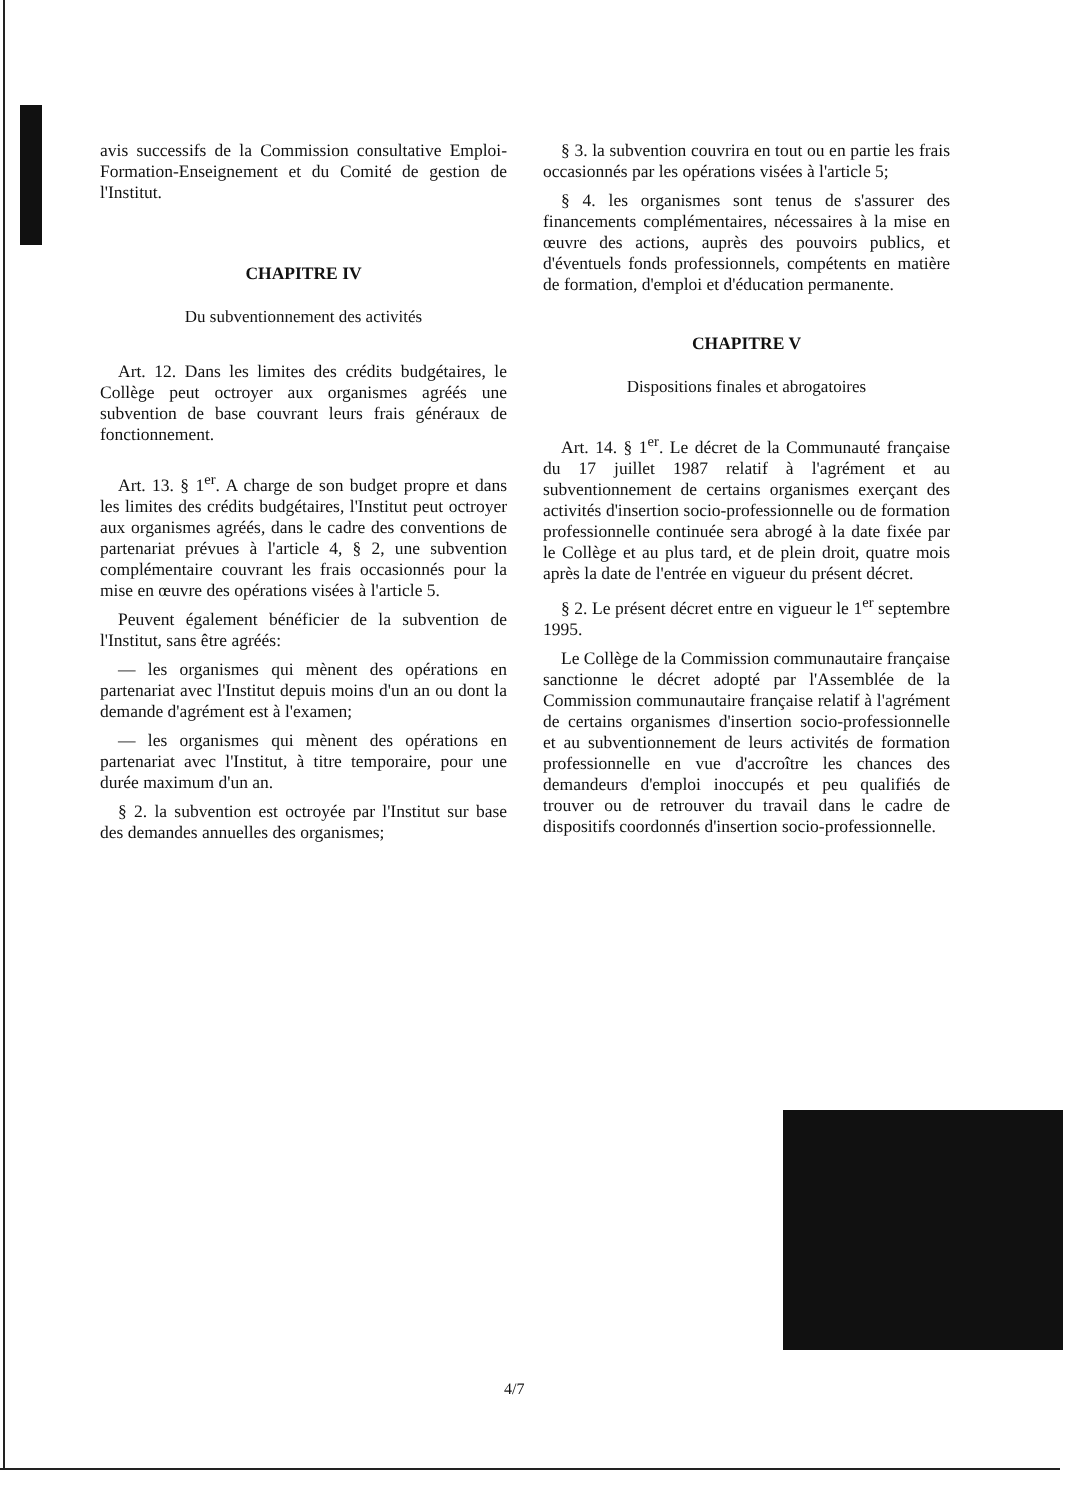avis successifs de la Commission consultative Emploi-Formation-Enseignement et du Comité de gestion de l'Institut.
CHAPITRE IV
Du subventionnement des activités
Art. 12. Dans les limites des crédits budgétaires, le Collège peut octroyer aux organismes agréés une subvention de base couvrant leurs frais généraux de fonctionnement.
Art. 13. § 1<sup>er</sup>. A charge de son budget propre et dans les limites des crédits budgétaires, l'Institut peut octroyer aux organismes agréés, dans le cadre des conventions de partenariat prévues à l'article 4, § 2, une subvention complémentaire couvrant les frais occasionnés pour la mise en œuvre des opérations visées à l'article 5.
Peuvent également bénéficier de la subvention de l'Institut, sans être agréés:
— les organismes qui mènent des opérations en partenariat avec l'Institut depuis moins d'un an ou dont la demande d'agrément est à l'examen;
— les organismes qui mènent des opérations en partenariat avec l'Institut, à titre temporaire, pour une durée maximum d'un an.
§ 2. la subvention est octroyée par l'Institut sur base des demandes annuelles des organismes;
§ 3. la subvention couvrira en tout ou en partie les frais occasionnés par les opérations visées à l'article 5;
§ 4. les organismes sont tenus de s'assurer des financements complémentaires, nécessaires à la mise en œuvre des actions, auprès des pouvoirs publics, et d'éventuels fonds professionnels, compétents en matière de formation, d'emploi et d'éducation permanente.
CHAPITRE V
Dispositions finales et abrogatoires
Art. 14. § 1<sup>er</sup>. Le décret de la Communauté française du 17 juillet 1987 relatif à l'agrément et au subventionnement de certains organismes exerçant des activités d'insertion socio-professionnelle ou de formation professionnelle continuée sera abrogé à la date fixée par le Collège et au plus tard, et de plein droit, quatre mois après la date de l'entrée en vigueur du présent décret.
§ 2. Le présent décret entre en vigueur le 1<sup>er</sup> septembre 1995.
Le Collège de la Commission communautaire française sanctionne le décret adopté par l'Assemblée de la Commission communautaire française relatif à l'agrément de certains organismes d'insertion socio-professionnelle et au subventionnement de leurs activités de formation professionnelle en vue d'accroître les chances des demandeurs d'emploi inoccupés et peu qualifiés de trouver ou de retrouver du travail dans le cadre de dispositifs coordonnés d'insertion socio-professionnelle.
4/7